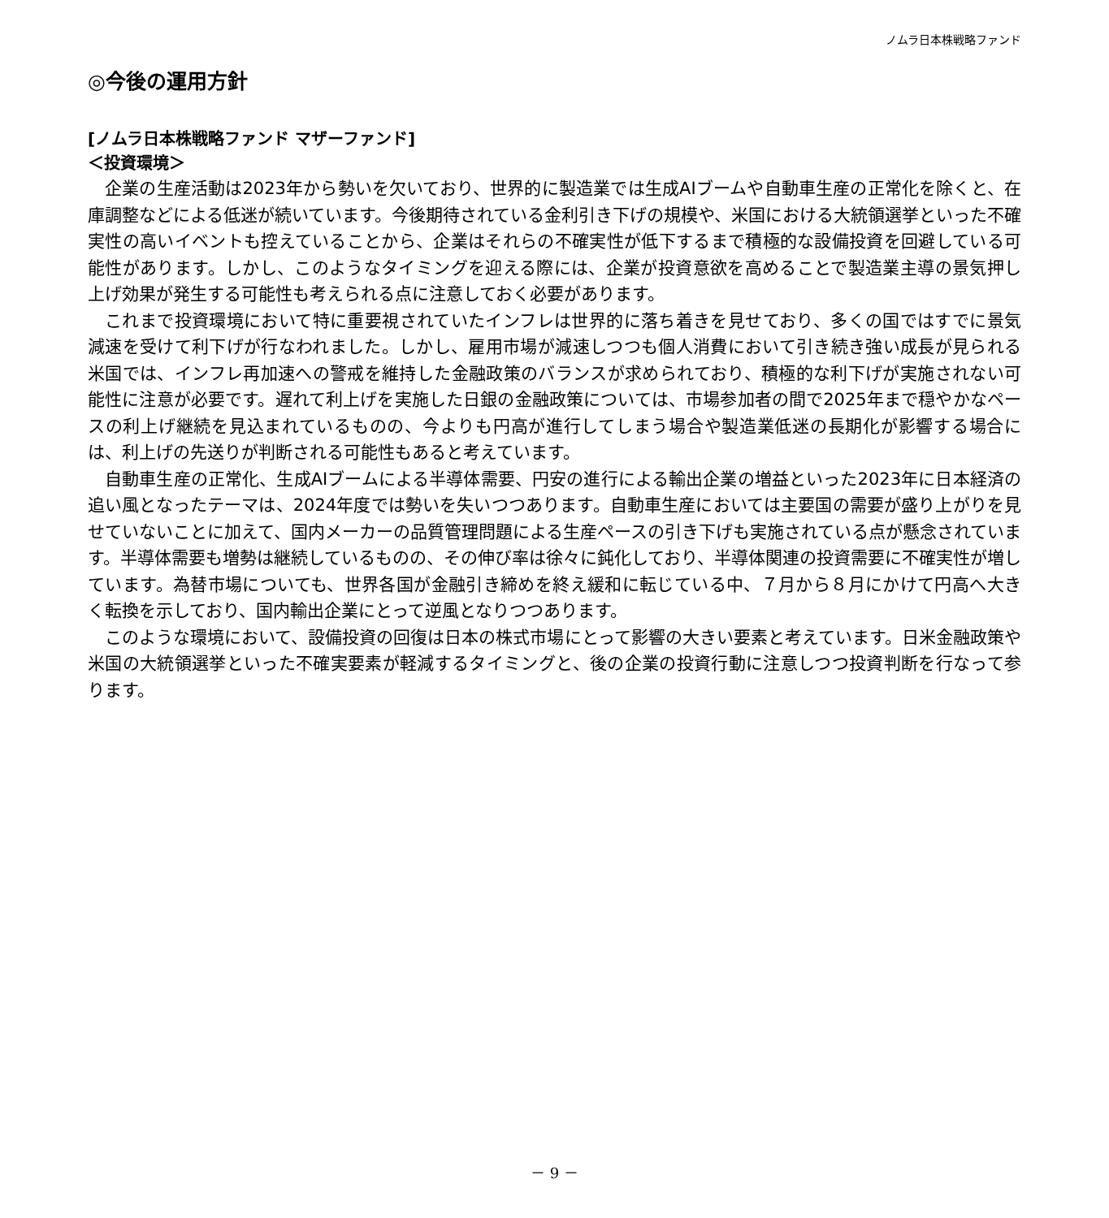ノムラ日本株戦略ファンド
◎今後の運用方針
[ノムラ日本株戦略ファンド マザーファンド]
＜投資環境＞
企業の生産活動は2023年から勢いを欠いており、世界的に製造業では生成AIブームや自動車生産の正常化を除くと、在庫調整などによる低迷が続いています。今後期待されている金利引き下げの規模や、米国における大統領選挙といった不確実性の高いイベントも控えていることから、企業はそれらの不確実性が低下するまで積極的な設備投資を回避している可能性があります。しかし、このようなタイミングを迎える際には、企業が投資意欲を高めることで製造業主導の景気押し上げ効果が発生する可能性も考えられる点に注意しておく必要があります。
これまで投資環境において特に重要視されていたインフレは世界的に落ち着きを見せており、多くの国ではすでに景気減速を受けて利下げが行なわれました。しかし、雇用市場が減速しつつも個人消費において引き続き強い成長が見られる米国では、インフレ再加速への警戒を維持した金融政策のバランスが求められており、積極的な利下げが実施されない可能性に注意が必要です。遅れて利上げを実施した日銀の金融政策については、市場参加者の間で2025年まで穏やかなペースの利上げ継続を見込まれているものの、今よりも円高が進行してしまう場合や製造業低迷の長期化が影響する場合には、利上げの先送りが判断される可能性もあると考えています。
自動車生産の正常化、生成AIブームによる半導体需要、円安の進行による輸出企業の増益といった2023年に日本経済の追い風となったテーマは、2024年度では勢いを失いつつあります。自動車生産においては主要国の需要が盛り上がりを見せていないことに加えて、国内メーカーの品質管理問題による生産ペースの引き下げも実施されている点が懸念されています。半導体需要も増勢は継続しているものの、その伸び率は徐々に鈍化しており、半導体関連の投資需要に不確実性が増しています。為替市場についても、世界各国が金融引き締めを終え緩和に転じている中、７月から８月にかけて円高へ大きく転換を示しており、国内輸出企業にとって逆風となりつつあります。
このような環境において、設備投資の回復は日本の株式市場にとって影響の大きい要素と考えています。日米金融政策や米国の大統領選挙といった不確実要素が軽減するタイミングと、後の企業の投資行動に注意しつつ投資判断を行なって参ります。
－ 9 －